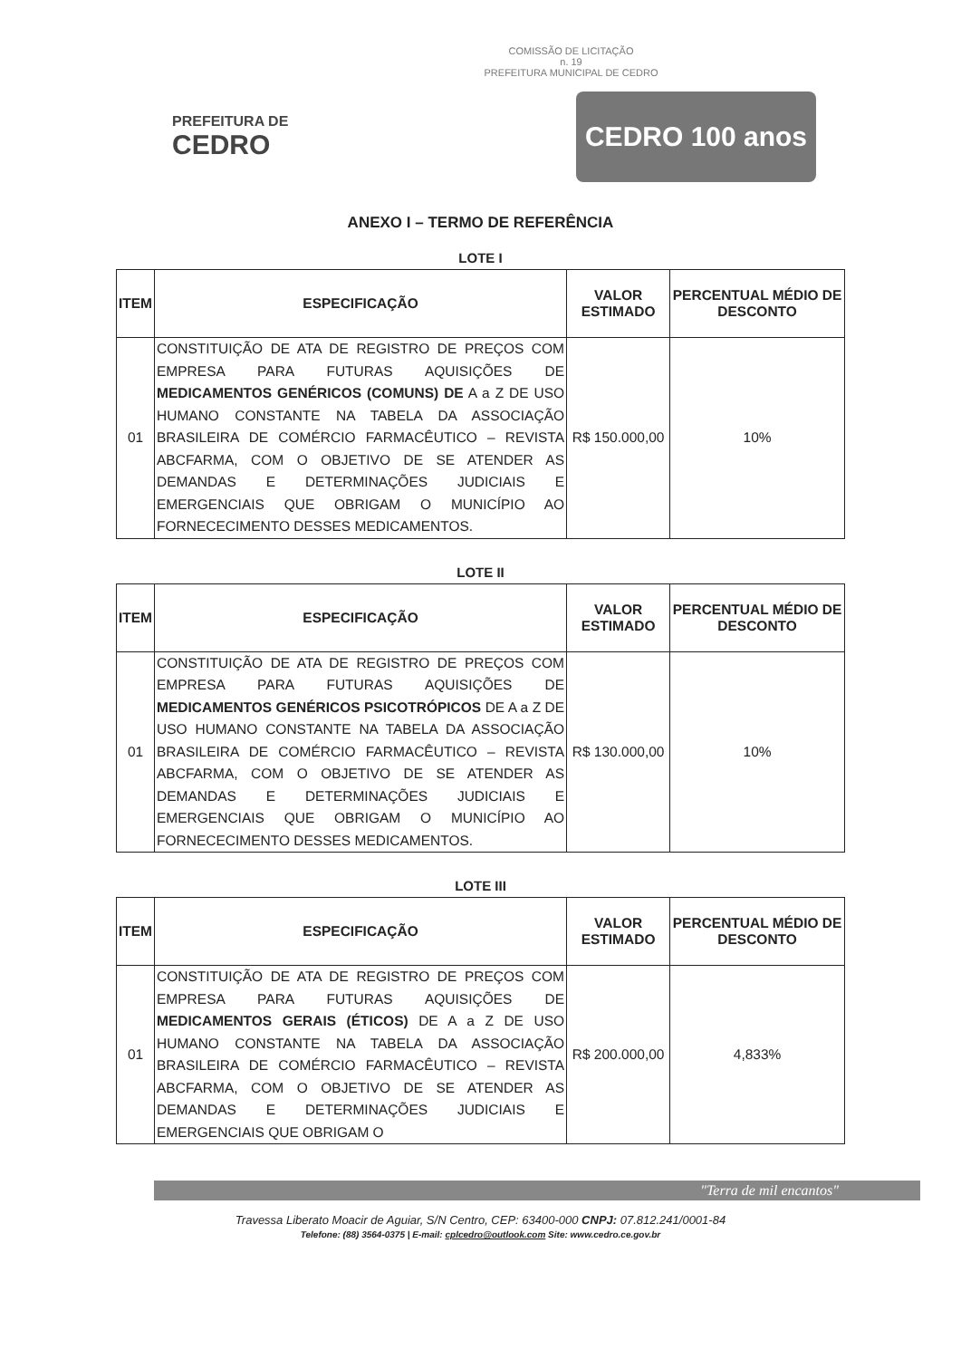COMISSÃO DE LICITAÇÃO
n. 19
PREFEITURA MUNICIPAL DE CEDRO
PREFEITURA DE
CEDRO
CEDRO 100 anos
ANEXO I – TERMO DE REFERÊNCIA
LOTE I
| ITEM | ESPECIFICAÇÃO | VALOR ESTIMADO | PERCENTUAL MÉDIO DE DESCONTO |
| --- | --- | --- | --- |
| 01 | CONSTITUIÇÃO DE ATA DE REGISTRO DE PREÇOS COM EMPRESA PARA FUTURAS AQUISIÇÕES DE MEDICAMENTOS GENÉRICOS (COMUNS) DE A a Z DE USO HUMANO CONSTANTE NA TABELA DA ASSOCIAÇÃO BRASILEIRA DE COMÉRCIO FARMACÊUTICO – REVISTA ABCFARMA, COM O OBJETIVO DE SE ATENDER AS DEMANDAS E DETERMINAÇÕES JUDICIAIS E EMERGENCIAIS QUE OBRIGAM O MUNICÍPIO AO FORNECECIMENTO DESSES MEDICAMENTOS. | R$ 150.000,00 | 10% |
LOTE II
| ITEM | ESPECIFICAÇÃO | VALOR ESTIMADO | PERCENTUAL MÉDIO DE DESCONTO |
| --- | --- | --- | --- |
| 01 | CONSTITUIÇÃO DE ATA DE REGISTRO DE PREÇOS COM EMPRESA PARA FUTURAS AQUISIÇÕES DE MEDICAMENTOS GENÉRICOS PSICOTRÓPICOS DE A a Z DE USO HUMANO CONSTANTE NA TABELA DA ASSOCIAÇÃO BRASILEIRA DE COMÉRCIO FARMACÊUTICO – REVISTA ABCFARMA, COM O OBJETIVO DE SE ATENDER AS DEMANDAS E DETERMINAÇÕES JUDICIAIS E EMERGENCIAIS QUE OBRIGAM O MUNICÍPIO AO FORNECECIMENTO DESSES MEDICAMENTOS. | R$ 130.000,00 | 10% |
LOTE III
| ITEM | ESPECIFICAÇÃO | VALOR ESTIMADO | PERCENTUAL MÉDIO DE DESCONTO |
| --- | --- | --- | --- |
| 01 | CONSTITUIÇÃO DE ATA DE REGISTRO DE PREÇOS COM EMPRESA PARA FUTURAS AQUISIÇÕES DE MEDICAMENTOS GERAIS (ÉTICOS) DE A a Z DE USO HUMANO CONSTANTE NA TABELA DA ASSOCIAÇÃO BRASILEIRA DE COMÉRCIO FARMACÊUTICO – REVISTA ABCFARMA, COM O OBJETIVO DE SE ATENDER AS DEMANDAS E DETERMINAÇÕES JUDICIAIS E EMERGENCIAIS QUE OBRIGAM O | R$ 200.000,00 | 4,833% |
"Terra de mil encantos"
Travessa Liberato Moacir de Aguiar, S/N Centro, CEP: 63400-000 CNPJ: 07.812.241/0001-84
Telefone: (88) 3564-0375 | E-mail: cplcedro@outlook.com Site: www.cedro.ce.gov.br